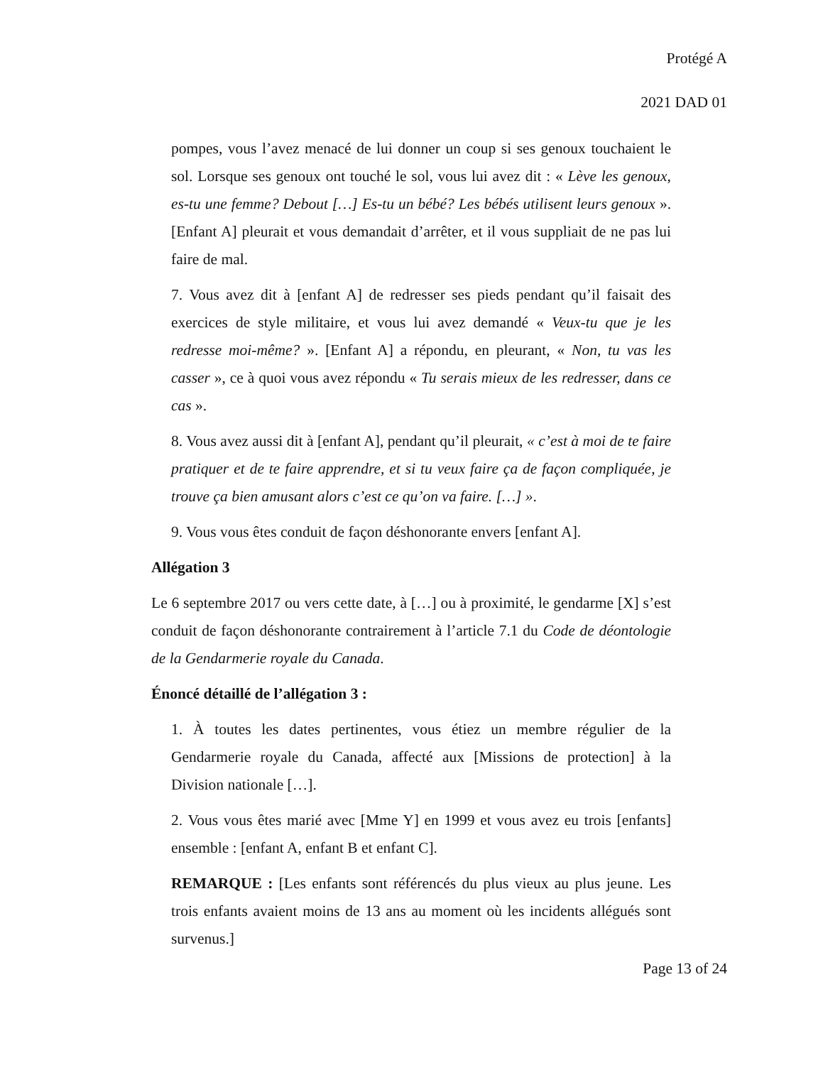Protégé A
2021 DAD 01
pompes, vous l’avez menacé de lui donner un coup si ses genoux touchaient le sol. Lorsque ses genoux ont touché le sol, vous lui avez dit : « Lève les genoux, es-tu une femme? Debout […] Es-tu un bébé? Les bébés utilisent leurs genoux ». [Enfant A] pleurait et vous demandait d’arrêter, et il vous suppliait de ne pas lui faire de mal.
7. Vous avez dit à [enfant A] de redresser ses pieds pendant qu’il faisait des exercices de style militaire, et vous lui avez demandé « Veux-tu que je les redresse moi-même? ». [Enfant A] a répondu, en pleurant, « Non, tu vas les casser », ce à quoi vous avez répondu « Tu serais mieux de les redresser, dans ce cas ».
8. Vous avez aussi dit à [enfant A], pendant qu’il pleurait, « c’est à moi de te faire pratiquer et de te faire apprendre, et si tu veux faire ça de façon compliquée, je trouve ça bien amusant alors c’est ce qu’on va faire. […] ».
9. Vous vous êtes conduit de façon déshonorante envers [enfant A].
Allégation 3
Le 6 septembre 2017 ou vers cette date, à […] ou à proximité, le gendarme [X] s’est conduit de façon déshonorante contrairement à l’article 7.1 du Code de déontologie de la Gendarmerie royale du Canada.
Énoncé détaillé de l’allégation 3 :
1. À toutes les dates pertinentes, vous étiez un membre régulier de la Gendarmerie royale du Canada, affecté aux [Missions de protection] à la Division nationale […].
2. Vous vous êtes marié avec [Mme Y] en 1999 et vous avez eu trois [enfants] ensemble : [enfant A, enfant B et enfant C].
REMARQUE : [Les enfants sont référencés du plus vieux au plus jeune. Les trois enfants avaient moins de 13 ans au moment où les incidents allégués sont survenus.]
Page 13 of 24